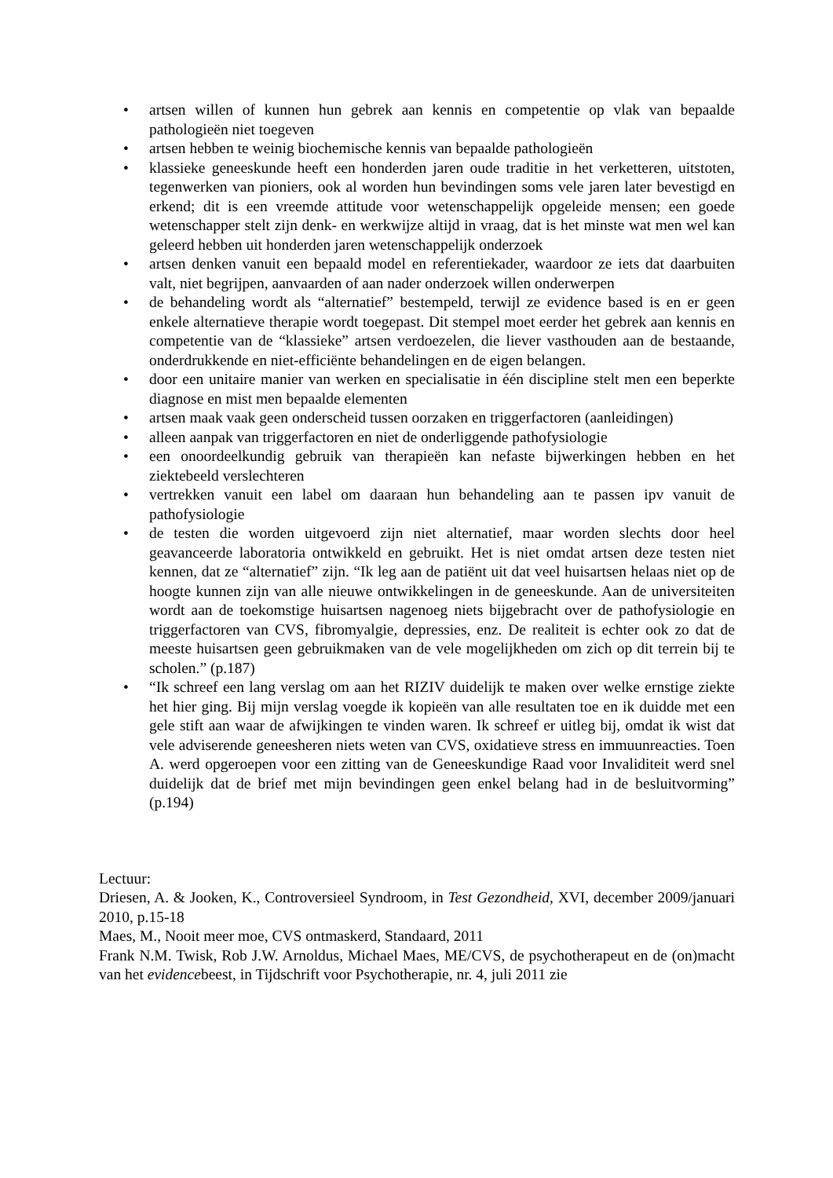• artsen willen of kunnen hun gebrek aan kennis en competentie op vlak van bepaalde pathologieën niet toegeven
• artsen hebben te weinig biochemische kennis van bepaalde pathologieën
• klassieke geneeskunde heeft een honderden jaren oude traditie in het verketteren, uitstoten, tegenwerken van pioniers, ook al worden hun bevindingen soms vele jaren later bevestigd en erkend; dit is een vreemde attitude voor wetenschappelijk opgeleide mensen; een goede wetenschapper stelt zijn denk- en werkwijze altijd in vraag, dat is het minste wat men wel kan geleerd hebben uit honderden jaren wetenschappelijk onderzoek
• artsen denken vanuit een bepaald model en referentiekader, waardoor ze iets dat daarbuiten valt, niet begrijpen, aanvaarden of aan nader onderzoek willen onderwerpen
• de behandeling wordt als “alternatief” bestempeld, terwijl ze evidence based is en er geen enkele alternatieve therapie wordt toegepast. Dit stempel moet eerder het gebrek aan kennis en competentie van de “klassieke” artsen verdoezelen, die liever vasthouden aan de bestaande, onderdrukkende en niet-efficiënte behandelingen en de eigen belangen.
• door een unitaire manier van werken en specialisatie in één discipline stelt men een beperkte diagnose en mist men bepaalde elementen
• artsen maak vaak geen onderscheid tussen oorzaken en triggerfactoren (aanleidingen)
• alleen aanpak van triggerfactoren en niet de onderliggende pathofysiologie
• een onoordeelkundig gebruik van therapieën kan nefaste bijwerkingen hebben en het ziektebeeld verslechteren
• vertrekken vanuit een label om daaraan hun behandeling aan te passen ipv vanuit de pathofysiologie
• de testen die worden uitgevoerd zijn niet alternatief, maar worden slechts door heel geavanceerde laboratoria ontwikkeld en gebruikt. Het is niet omdat artsen deze testen niet kennen, dat ze “alternatief” zijn. “Ik leg aan de patiënt uit dat veel huisartsen helaas niet op de hoogte kunnen zijn van alle nieuwe ontwikkelingen in de geneeskunde. Aan de universiteiten wordt aan de toekomstige huisartsen nagenoeg niets bijgebracht over de pathofysiologie en triggerfactoren van CVS, fibromyalgie, depressies, enz. De realiteit is echter ook zo dat de meeste huisartsen geen gebruikmaken van de vele mogelijkheden om zich op dit terrein bij te scholen.” (p.187)
• “Ik schreef een lang verslag om aan het RIZIV duidelijk te maken over welke ernstige ziekte het hier ging. Bij mijn verslag voegde ik kopieën van alle resultaten toe en ik duidde met een gele stift aan waar de afwijkingen te vinden waren. Ik schreef er uitleg bij, omdat ik wist dat vele adviserende geneesheren niets weten van CVS, oxidatieve stress en immuunreacties. Toen A. werd opgeroepen voor een zitting van de Geneeskundige Raad voor Invaliditeit werd snel duidelijk dat de brief met mijn bevindingen geen enkel belang had in de besluitvorming” (p.194)
Lectuur:
Driesen, A. & Jooken, K., Controversieel Syndroom, in Test Gezondheid, XVI, december 2009/januari 2010, p.15-18
Maes, M., Nooit meer moe, CVS ontmaskerd, Standaard, 2011
Frank N.M. Twisk, Rob J.W. Arnoldus, Michael Maes, ME/CVS, de psychotherapeut en de (on)macht van het evidencebeest, in Tijdschrift voor Psychotherapie, nr. 4, juli 2011 zie